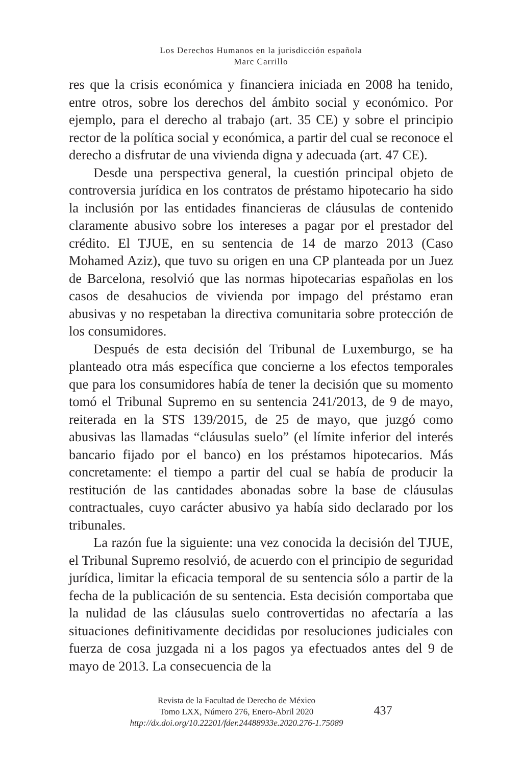Los Derechos Humanos en la jurisdicción española
Marc Carrillo
res que la crisis económica y financiera iniciada en 2008 ha tenido, entre otros, sobre los derechos del ámbito social y económico. Por ejemplo, para el derecho al trabajo (art. 35 CE) y sobre el principio rector de la política social y económica, a partir del cual se reconoce el derecho a disfrutar de una vivienda digna y adecuada (art. 47 CE).
Desde una perspectiva general, la cuestión principal objeto de controversia jurídica en los contratos de préstamo hipotecario ha sido la inclusión por las entidades financieras de cláusulas de contenido claramente abusivo sobre los intereses a pagar por el prestador del crédito. El TJUE, en su sentencia de 14 de marzo 2013 (Caso Mohamed Aziz), que tuvo su origen en una CP planteada por un Juez de Barcelona, resolvió que las normas hipotecarias españolas en los casos de desahucios de vivienda por impago del préstamo eran abusivas y no respetaban la directiva comunitaria sobre protección de los consumidores.
Después de esta decisión del Tribunal de Luxemburgo, se ha planteado otra más específica que concierne a los efectos temporales que para los consumidores había de tener la decisión que su momento tomó el Tribunal Supremo en su sentencia 241/2013, de 9 de mayo, reiterada en la STS 139/2015, de 25 de mayo, que juzgó como abusivas las llamadas “cláusulas suelo” (el límite inferior del interés bancario fijado por el banco) en los préstamos hipotecarios. Más concretamente: el tiempo a partir del cual se había de producir la restitución de las cantidades abonadas sobre la base de cláusulas contractuales, cuyo carácter abusivo ya había sido declarado por los tribunales.
La razón fue la siguiente: una vez conocida la decisión del TJUE, el Tribunal Supremo resolvió, de acuerdo con el principio de seguridad jurídica, limitar la eficacia temporal de su sentencia sólo a partir de la fecha de la publicación de su sentencia. Esta decisión comportaba que la nulidad de las cláusulas suelo controvertidas no afectaría a las situaciones definitivamente decididas por resoluciones judiciales con fuerza de cosa juzgada ni a los pagos ya efectuados antes del 9 de mayo de 2013. La consecuencia de la
Revista de la Facultad de Derecho de México
Tomo LXX, Número 276, Enero-Abril 2020
http://dx.doi.org/10.22201/fder.24488933e.2020.276-1.75089
437